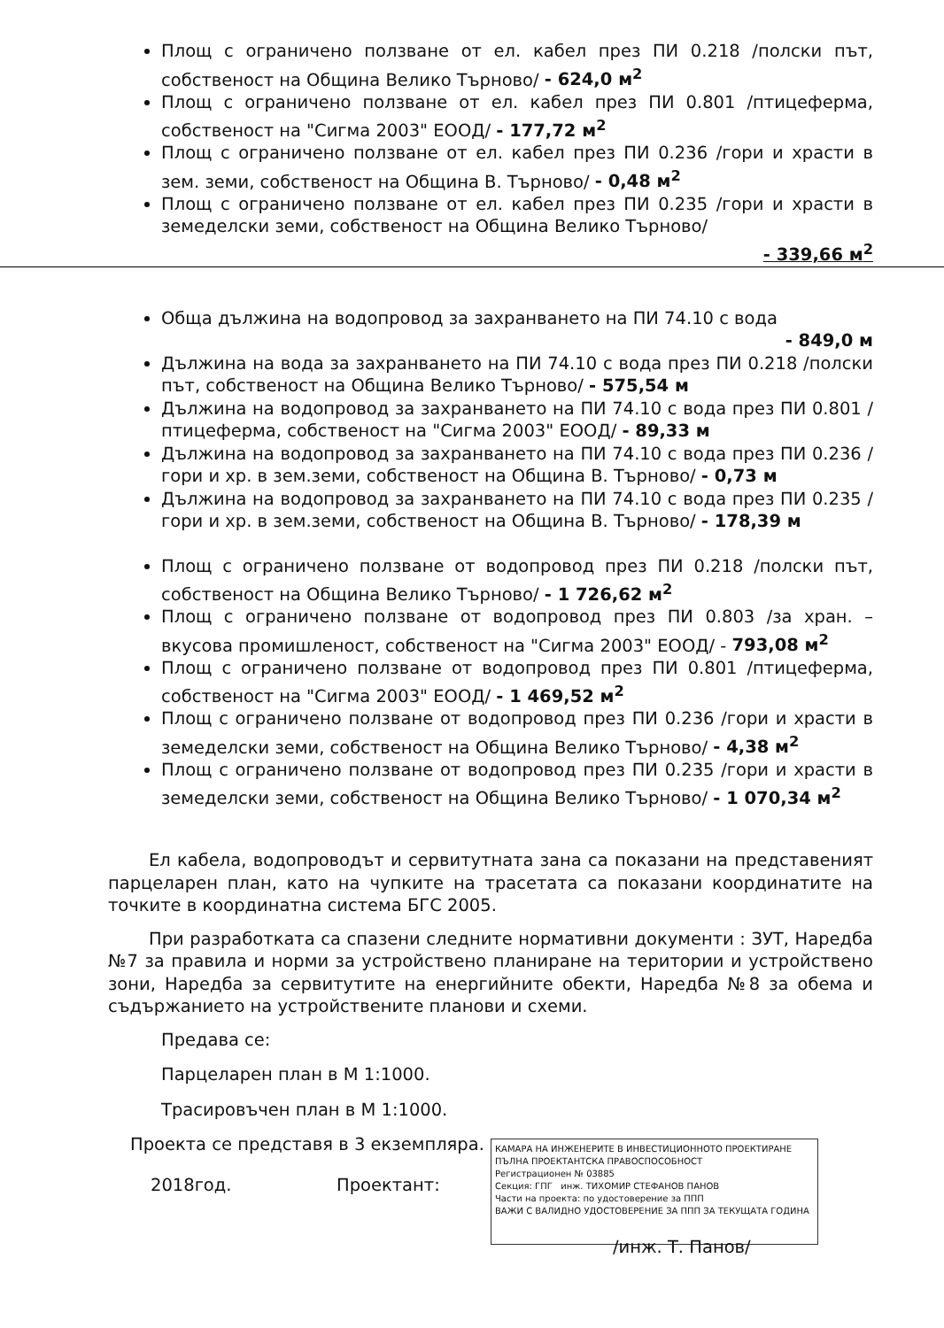Площ с ограничено ползване от ел. кабел през ПИ 0.218 /полски път, собственост на Община Велико Търново/ - 624,0 м<sup>2</sup>
Площ с ограничено ползване от ел. кабел през ПИ 0.801 /птицеферма, собственост на "Сигма 2003" ЕООД/ - 177,72 м<sup>2</sup>
Площ с ограничено ползване от ел. кабел през ПИ 0.236 /гори и храсти в зем. земи, собственост на Община В. Търново/ - 0,48 м<sup>2</sup>
Площ с ограничено ползване от ел. кабел през ПИ 0.235 /гори и храсти в земеделски земи, собственост на Община Велико Търново/
- 339,66 м<sup>2</sup>
Обща дължина на водопровод за захранването на ПИ 74.10 с вода
- 849,0 м
Дължина на вода за захранването на ПИ 74.10 с вода през ПИ 0.218 /полски път, собственост на Община Велико Търново/ - 575,54 м
Дължина на водопровод за захранването на ПИ 74.10 с вода през ПИ 0.801 /птицеферма, собственост на "Сигма 2003" ЕООД/ - 89,33 м
Дължина на водопровод за захранването на ПИ 74.10 с вода през ПИ 0.236 /гори и хр. в зем.земи, собственост на Община В. Търново/ - 0,73 м
Дължина на водопровод за захранването на ПИ 74.10 с вода през ПИ 0.235 /гори и хр. в зем.земи, собственост на Община В. Търново/ - 178,39 м
Площ с ограничено ползване от водопровод през ПИ 0.218 /полски път, собственост на Община Велико Търново/ - 1 726,62 м<sup>2</sup>
Площ с ограничено ползване от водопровод през ПИ 0.803 /за хран. – вкусова промишленост, собственост на "Сигма 2003" ЕООД/ - 793,08 м<sup>2</sup>
Площ с ограничено ползване от водопровод през ПИ 0.801 /птицеферма, собственост на "Сигма 2003" ЕООД/ - 1 469,52 м<sup>2</sup>
Площ с ограничено ползване от водопровод през ПИ 0.236 /гори и храсти в земеделски земи, собственост на Община Велико Търново/ - 4,38 м<sup>2</sup>
Площ с ограничено ползване от водопровод през ПИ 0.235 /гори и храсти в земеделски земи, собственост на Община Велико Търново/ - 1 070,34 м<sup>2</sup>
Ел кабела, водопроводът и сервитутната зана са показани на представеният парцеларен план, като на чупките на трасетата са показани координатите на точките в координатна система БГС 2005.
При разработката са спазени следните нормативни документи : ЗУТ, Наредба №7 за правила и норми за устройствено планиране на територии и устройствено зони, Наредба за сервитутите на енергийните обекти, Наредба №8 за обема и съдържанието на устройствените планови и схеми.
Предава се:
Парцеларен план в М 1:1000.
Трасировъчен план в М 1:1000.
Проекта се представя в 3 екземпляра.
КАМАРА НА ИНЖЕНЕРИТЕ В ИНВЕСТИЦИОННОТО ПРОЕКТИРАНЕ
ПЪЛНА ПРОЕКТАНТСКА ПРАВОСПОСОБНОСТ
Регистрационен № 03885
Секция: ГПГ инж. ТИХОМИР СТЕФАНОВ ПАНОВ
Части на проекта: по удостоверение за ППП
ВАЖИ С ВАЛИДНО УДОСТОВЕРЕНИЕ ЗА ППП ЗА ТЕКУЩАТА ГОДИНА
2018год. Проектант:
/инж. Т. Панов/